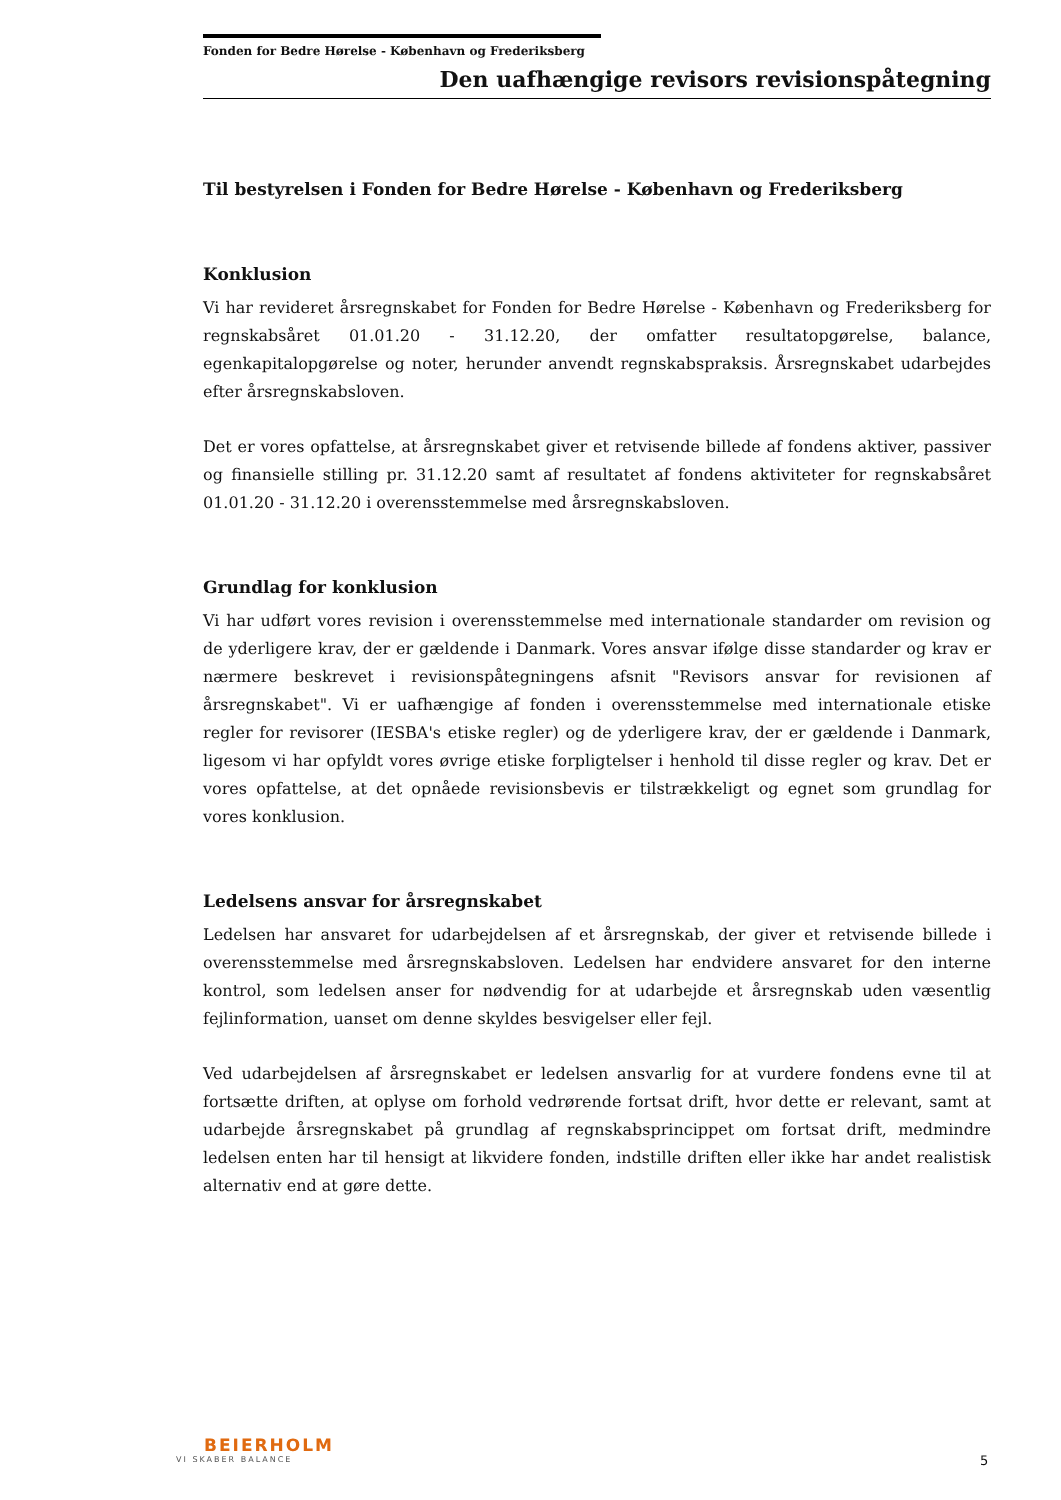Fonden for Bedre Hørelse - København og Frederiksberg
Den uafhængige revisors revisionspåtegning
Til bestyrelsen i Fonden for Bedre Hørelse - København og Frederiksberg
Konklusion
Vi har revideret årsregnskabet for Fonden for Bedre Hørelse - København og Frederiksberg for regnskabsåret 01.01.20 - 31.12.20, der omfatter resultatopgørelse, balance, egenkapitalopgørelse og noter, herunder anvendt regnskabspraksis. Årsregnskabet udarbejdes efter årsregnskabsloven.
Det er vores opfattelse, at årsregnskabet giver et retvisende billede af fondens aktiver, passiver og finansielle stilling pr. 31.12.20 samt af resultatet af fondens aktiviteter for regnskabsåret 01.01.20 - 31.12.20 i overensstemmelse med årsregnskabsloven.
Grundlag for konklusion
Vi har udført vores revision i overensstemmelse med internationale standarder om revision og de yderligere krav, der er gældende i Danmark. Vores ansvar ifølge disse standarder og krav er nærmere beskrevet i revisionspåtegningens afsnit "Revisors ansvar for revisionen af årsregnskabet". Vi er uafhængige af fonden i overensstemmelse med internationale etiske regler for revisorer (IESBA's etiske regler) og de yderligere krav, der er gældende i Danmark, ligesom vi har opfyldt vores øvrige etiske forpligtelser i henhold til disse regler og krav. Det er vores opfattelse, at det opnåede revisionsbevis er tilstrækkeligt og egnet som grundlag for vores konklusion.
Ledelsens ansvar for årsregnskabet
Ledelsen har ansvaret for udarbejdelsen af et årsregnskab, der giver et retvisende billede i overensstemmelse med årsregnskabsloven. Ledelsen har endvidere ansvaret for den interne kontrol, som ledelsen anser for nødvendig for at udarbejde et årsregnskab uden væsentlig fejlinformation, uanset om denne skyldes besvigelser eller fejl.
Ved udarbejdelsen af årsregnskabet er ledelsen ansvarlig for at vurdere fondens evne til at fortsætte driften, at oplyse om forhold vedrørende fortsat drift, hvor dette er relevant, samt at udarbejde årsregnskabet på grundlag af regnskabsprincippet om fortsat drift, medmindre ledelsen enten har til hensigt at likvidere fonden, indstille driften eller ikke har andet realistisk alternativ end at gøre dette.
BEIERHOLM
VI SKABER BALANCE
5